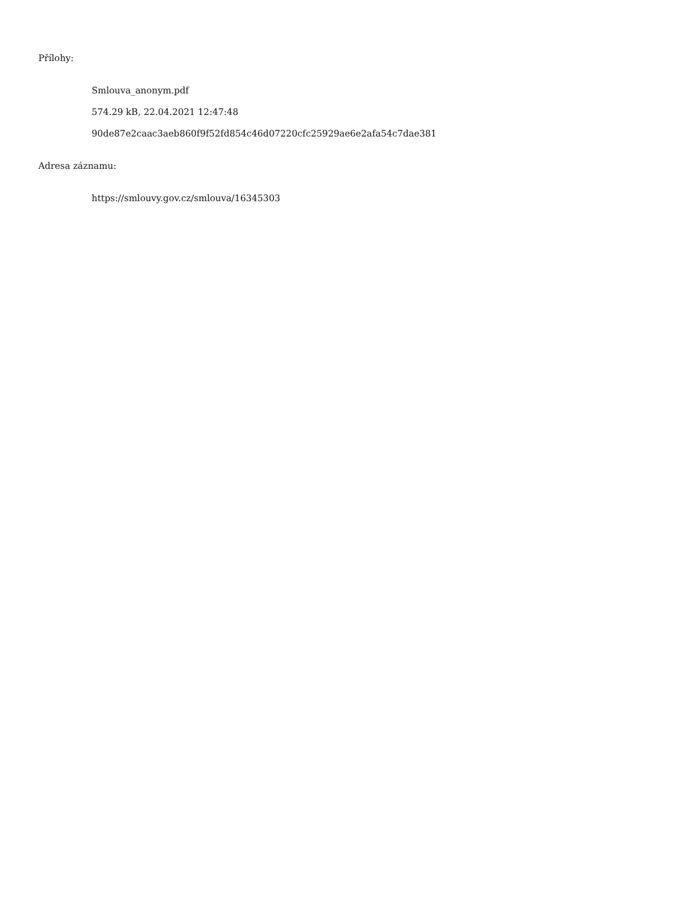Přílohy:
Smlouva_anonym.pdf
574.29 kB, 22.04.2021 12:47:48
90de87e2caac3aeb860f9f52fd854c46d07220cfc25929ae6e2afa54c7dae381
Adresa záznamu:
https://smlouvy.gov.cz/smlouva/16345303